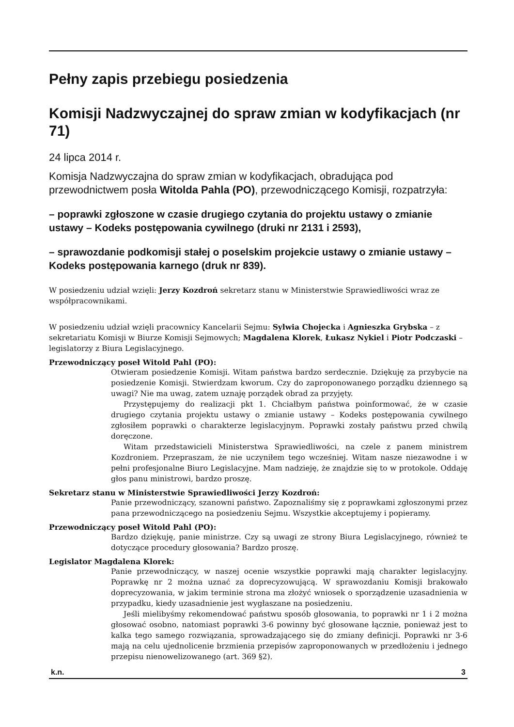Pełny zapis przebiegu posiedzenia
Komisji Nadzwyczajnej do spraw zmian w kodyfikacjach (nr 71)
24 lipca 2014 r.
Komisja Nadzwyczajna do spraw zmian w kodyfikacjach, obradująca pod przewodnictwem posła Witolda Pahla (PO), przewodniczącego Komisji, rozpatrzyła:
– poprawki zgłoszone w czasie drugiego czytania do projektu ustawy o zmianie ustawy – Kodeks postępowania cywilnego (druki nr 2131 i 2593),
– sprawozdanie podkomisji stałej o poselskim projekcie ustawy o zmianie ustawy – Kodeks postępowania karnego (druk nr 839).
W posiedzeniu udział wzięli: Jerzy Kozdroń sekretarz stanu w Ministerstwie Sprawiedliwości wraz ze współpracownikami.
W posiedzeniu udział wzięli pracownicy Kancelarii Sejmu: Sylwia Chojecka i Agnieszka Grybska – z sekretariatu Komisji w Biurze Komisji Sejmowych; Magdalena Klorek, Łukasz Nykiel i Piotr Podczaski – legislatorzy z Biura Legislacyjnego.
Przewodniczący poseł Witold Pahl (PO):
Otwieram posiedzenie Komisji. Witam państwa bardzo serdecznie. Dziękuję za przybycie na posiedzenie Komisji. Stwierdzam kworum. Czy do zaproponowanego porządku dziennego są uwagi? Nie ma uwag, zatem uznaję porządek obrad za przyjęty.
Przystępujemy do realizacji pkt 1. Chciałbym państwa poinformować, że w czasie drugiego czytania projektu ustawy o zmianie ustawy – Kodeks postępowania cywilnego zgłosiłem poprawki o charakterze legislacyjnym. Poprawki zostały państwu przed chwilą doręczone.
Witam przedstawicieli Ministerstwa Sprawiedliwości, na czele z panem ministrem Kozdroniem. Przepraszam, że nie uczyniłem tego wcześniej. Witam nasze niezawodne i w pełni profesjonalne Biuro Legislacyjne. Mam nadzieję, że znajdzie się to w protokole. Oddaję głos panu ministrowi, bardzo proszę.
Sekretarz stanu w Ministerstwie Sprawiedliwości Jerzy Kozdroń:
Panie przewodniczący, szanowni państwo. Zapoznaliśmy się z poprawkami zgłoszonymi przez pana przewodniczącego na posiedzeniu Sejmu. Wszystkie akceptujemy i popieramy.
Przewodniczący poseł Witold Pahl (PO):
Bardzo dziękuję, panie ministrze. Czy są uwagi ze strony Biura Legislacyjnego, również te dotyczące procedury głosowania? Bardzo proszę.
Legislator Magdalena Klorek:
Panie przewodniczący, w naszej ocenie wszystkie poprawki mają charakter legislacyjny. Poprawkę nr 2 można uznać za doprecyzowującą. W sprawozdaniu Komisji brakowało doprecyzowania, w jakim terminie strona ma złożyć wniosek o sporządzenie uzasadnienia w przypadku, kiedy uzasadnienie jest wygłaszane na posiedzeniu.
Jeśli mielibyśmy rekomendować państwu sposób głosowania, to poprawki nr 1 i 2 można głosować osobno, natomiast poprawki 3-6 powinny być głosowane łącznie, ponieważ jest to kalka tego samego rozwiązania, sprowadzającego się do zmiany definicji. Poprawki nr 3-6 mają na celu ujednolicenie brzmienia przepisów zaproponowanych w przedłożeniu i jednego przepisu nienowelizowanego (art. 369 §2).
k.n. 3